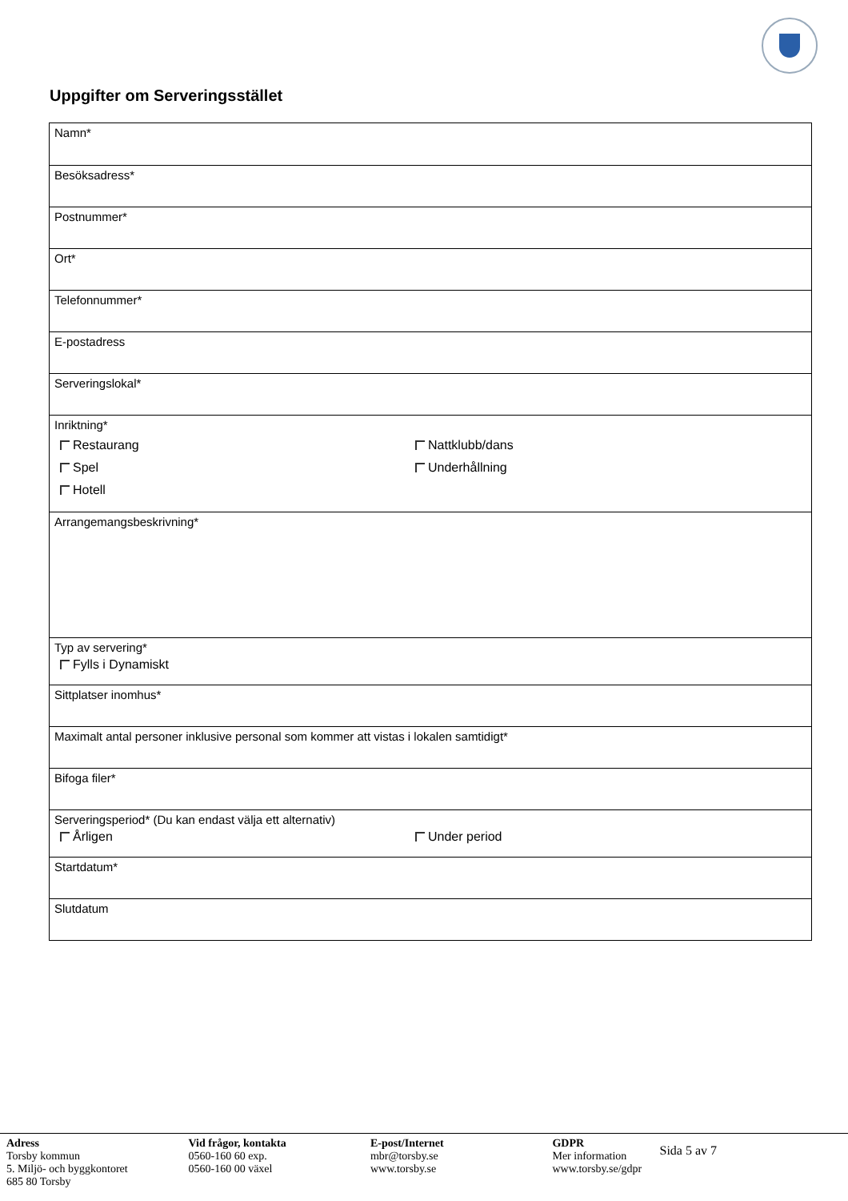Uppgifter om Serveringsstället
Namn*
Besöksadress*
Postnummer*
Ort*
Telefonnummer*
E-postadress
Serveringslokal*
Inriktning*
Restaurang Nattklubb/dans Spel Underhållning Hotell
Arrangemangsbeskrivning*
Typ av servering*
Fylls i Dynamiskt
Sittplatser inomhus*
Maximalt antal personer inklusive personal som kommer att vistas i lokalen samtidigt*
Bifoga filer*
Serveringsperiod* (Du kan endast välja ett alternativ)
Årligen Under period
Startdatum*
Slutdatum
Adress
Torsby kommun
5. Miljö- och byggkontoret
685 80 Torsby
Vid frågor, kontakta
0560-160 60 exp.
0560-160 00 växel
E-post/Internet
mbr@torsby.se
www.torsby.se
GDPR
Mer information
www.torsby.se/gdpr
Sida 5 av 7